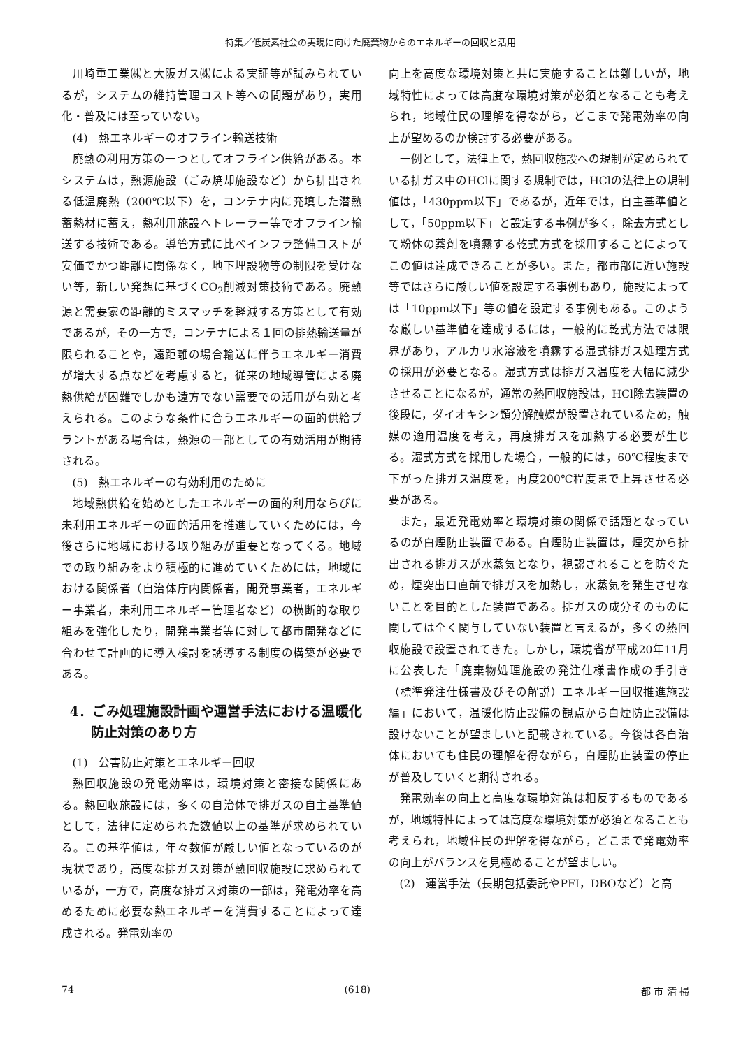特集／低炭素社会の実現に向けた廃棄物からのエネルギーの回収と活用
川崎重工業㈱と大阪ガス㈱による実証等が試みられているが，システムの維持管理コスト等への問題があり，実用化・普及には至っていない。
(4)　熱エネルギーのオフライン輸送技術
廃熱の利用方策の一つとしてオフライン供給がある。本システムは，熱源施設（ごみ焼却施設など）から排出される低温廃熱（200℃以下）を，コンテナ内に充填した潜熱蓄熱材に蓄え，熱利用施設へトレーラー等でオフライン輸送する技術である。導管方式に比べインフラ整備コストが安価でかつ距離に関係なく，地下埋設物等の制限を受けない等，新しい発想に基づくCO<sub>2</sub>削減対策技術である。廃熱源と需要家の距離的ミスマッチを軽減する方策として有効であるが，その一方で，コンテナによる１回の排熱輸送量が限られることや，遠距離の場合輸送に伴うエネルギー消費が増大する点などを考慮すると，従来の地域導管による廃熱供給が困難でしかも遠方でない需要での活用が有効と考えられる。このような条件に合うエネルギーの面的供給プラントがある場合は，熱源の一部としての有効活用が期待される。
(5)　熱エネルギーの有効利用のために
地域熱供給を始めとしたエネルギーの面的利用ならびに未利用エネルギーの面的活用を推進していくためには，今後さらに地域における取り組みが重要となってくる。地域での取り組みをより積極的に進めていくためには，地域における関係者（自治体庁内関係者，開発事業者，エネルギー事業者，未利用エネルギー管理者など）の横断的な取り組みを強化したり，開発事業者等に対して都市開発などに合わせて計画的に導入検討を誘導する制度の構築が必要である。
4．ごみ処理施設計画や運営手法における温暖化防止対策のあり方
(1)　公害防止対策とエネルギー回収
熱回収施設の発電効率は，環境対策と密接な関係にある。熱回収施設には，多くの自治体で排ガスの自主基準値として，法律に定められた数値以上の基準が求められている。この基準値は，年々数値が厳しい値となっているのが現状であり，高度な排ガス対策が熱回収施設に求められているが，一方で，高度な排ガス対策の一部は，発電効率を高めるために必要な熱エネルギーを消費することによって達成される。発電効率の
向上を高度な環境対策と共に実施することは難しいが，地域特性によっては高度な環境対策が必須となることも考えられ，地域住民の理解を得ながら，どこまで発電効率の向上が望めるのか検討する必要がある。
一例として，法律上で，熱回収施設への規制が定められている排ガス中のHClに関する規制では，HClの法律上の規制値は，「430ppm以下」であるが，近年では，自主基準値として，「50ppm以下」と設定する事例が多く，除去方式として粉体の薬剤を噴霧する乾式方式を採用することによってこの値は達成できることが多い。また，都市部に近い施設等ではさらに厳しい値を設定する事例もあり，施設によっては「10ppm以下」等の値を設定する事例もある。このような厳しい基準値を達成するには，一般的に乾式方法では限界があり，アルカリ水溶液を噴霧する湿式排ガス処理方式の採用が必要となる。湿式方式は排ガス温度を大幅に減少させることになるが，通常の熱回収施設は，HCl除去装置の後段に，ダイオキシン類分解触媒が設置されているため，触媒の適用温度を考え，再度排ガスを加熱する必要が生じる。湿式方式を採用した場合，一般的には，60℃程度まで下がった排ガス温度を，再度200℃程度まで上昇させる必要がある。
また，最近発電効率と環境対策の関係で話題となっているのが白煙防止装置である。白煙防止装置は，煙突から排出される排ガスが水蒸気となり，視認されることを防ぐため，煙突出口直前で排ガスを加熱し，水蒸気を発生させないことを目的とした装置である。排ガスの成分そのものに関しては全く関与していない装置と言えるが，多くの熱回収施設で設置されてきた。しかし，環境省が平成20年11月に公表した「廃棄物処理施設の発注仕様書作成の手引き（標準発注仕様書及びその解説）エネルギー回収推進施設編」において，温暖化防止設備の観点から白煙防止設備は設けないことが望ましいと記載されている。今後は各自治体においても住民の理解を得ながら，白煙防止装置の停止が普及していくと期待される。
発電効率の向上と高度な環境対策は相反するものであるが，地域特性によっては高度な環境対策が必須となることも考えられ，地域住民の理解を得ながら，どこまで発電効率の向上がバランスを見極めることが望ましい。
(2)　運営手法（長期包括委託やPFI，DBOなど）と高
74 (618) 都 市 清 掃